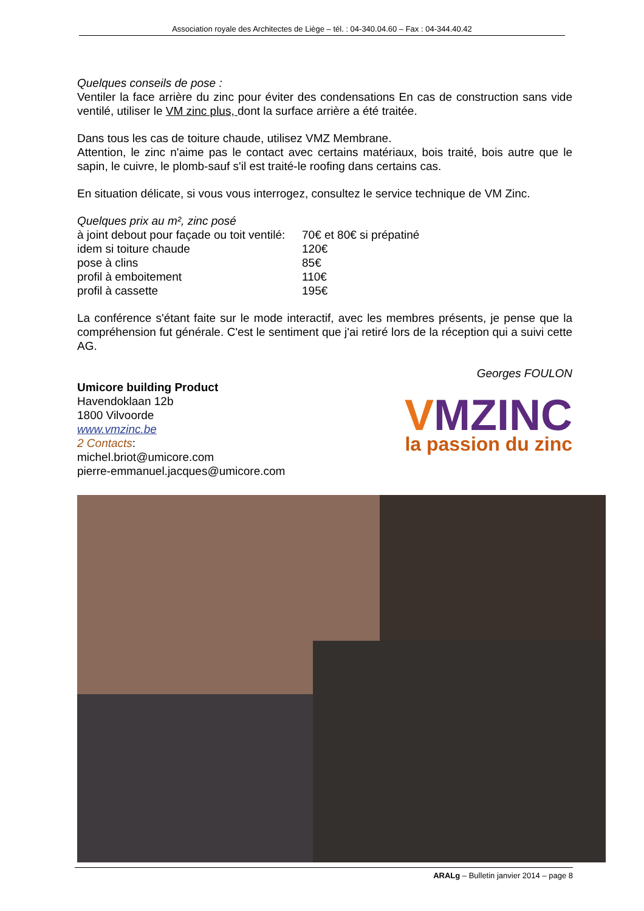Association royale des Architectes de Liège – tél. : 04-340.04.60 – Fax : 04-344.40.42
Quelques conseils de pose :
Ventiler la face arrière du zinc pour éviter des condensations En cas de construction sans vide ventilé, utiliser le VM zinc plus, dont la surface arrière a été traitée.
Dans tous les cas de toiture chaude, utilisez VMZ Membrane.
Attention, le zinc n'aime pas le contact avec certains matériaux, bois traité, bois autre que le sapin, le cuivre, le plomb-sauf s'il est traité-le roofing dans certains cas.
En situation délicate, si vous vous interrogez, consultez le service technique de VM Zinc.
Quelques prix au m², zinc posé
| à joint debout pour façade ou toit ventilé: | 70€ et 80€ si prépatiné |
| idem si toiture chaude | 120€ |
| pose à clins | 85€ |
| profil à emboitement | 110€ |
| profil à cassette | 195€ |
La conférence s'étant faite sur le mode interactif, avec les membres présents, je pense que la compréhension fut générale. C'est le sentiment que j'ai retiré lors de la réception qui a suivi cette AG.
Georges FOULON
Umicore building Product
Havendoklaan 12b
1800 Vilvoorde
www.vmzinc.be
2 Contacts:
michel.briot@umicore.com
pierre-emmanuel.jacques@umicore.com
VMZINC
la passion du zinc
ARALg – Bulletin janvier 2014 – page 8